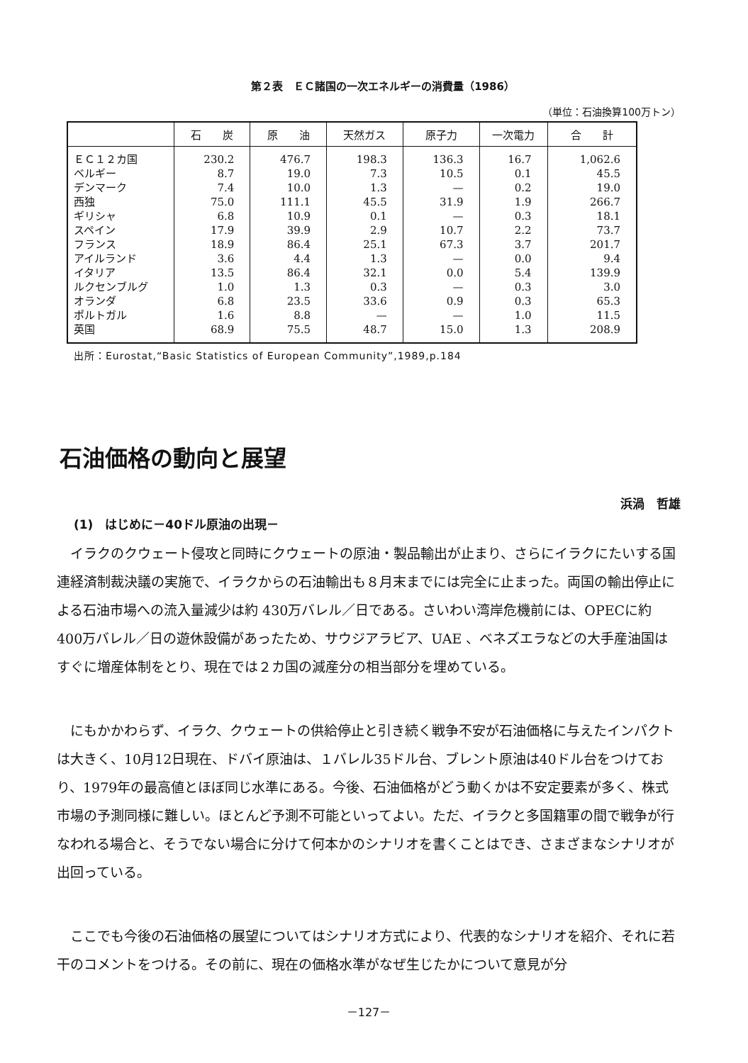第２表　ＥＣ諸国の一次エネルギーの消費量（1986）
（単位：石油換算100万トン）
| | 石 炭 | 原 油 | 天然ガス | 原子力 | 一次電力 | 合 計 |
| --- | --- | --- | --- | --- | --- | --- |
| ＥＣ１２カ国 ベルギー デンマーク 西独 ギリシャ スペイン フランス アイルランド イタリア ルクセンブルグ オランダ ポルトガル 英国 | 230.2 8.7 7.4 75.0 6.8 17.9 18.9 3.6 13.5 1.0 6.8 1.6 68.9 | 476.7 19.0 10.0 111.1 10.9 39.9 86.4 4.4 86.4 1.3 23.5 8.8 75.5 | 198.3 7.3 1.3 45.5 0.1 2.9 25.1 1.3 32.1 0.3 33.6 — 48.7 | 136.3 10.5 — 31.9 — 10.7 67.3 — 0.0 — 0.9 — 15.0 | 16.7 0.1 0.2 1.9 0.3 2.2 3.7 0.0 5.4 0.3 0.3 1.0 1.3 | 1,062.6 45.5 19.0 266.7 18.1 73.7 201.7 9.4 139.9 3.0 65.3 11.5 208.9 |
出所：Eurostat,“Basic Statistics of European Community”,1989,p.184
石油価格の動向と展望
浜渦　哲雄
(1)　はじめに－40ドル原油の出現－
イラクのクウェート侵攻と同時にクウェートの原油・製品輸出が止まり、さらにイラクにたいする国連経済制裁決議の実施で、イラクからの石油輸出も８月末までには完全に止まった。両国の輸出停止による石油市場への流入量減少は約 430万バレル／日である。さいわい湾岸危機前には、OPECに約 400万バレル／日の遊休設備があったため、サウジアラビア、UAE 、ベネズエラなどの大手産油国はすぐに増産体制をとり、現在では２カ国の減産分の相当部分を埋めている。
にもかかわらず、イラク、クウェートの供給停止と引き続く戦争不安が石油価格に与えたインパクトは大きく、10月12日現在、ドバイ原油は、１バレル35ドル台、ブレント原油は40ドル台をつけており、1979年の最高値とほぼ同じ水準にある。今後、石油価格がどう動くかは不安定要素が多く、株式市場の予測同様に難しい。ほとんど予測不可能といってよい。ただ、イラクと多国籍軍の間で戦争が行なわれる場合と、そうでない場合に分けて何本かのシナリオを書くことはでき、さまざまなシナリオが出回っている。
ここでも今後の石油価格の展望についてはシナリオ方式により、代表的なシナリオを紹介、それに若干のコメントをつける。その前に、現在の価格水準がなぜ生じたかについて意見が分
－127－